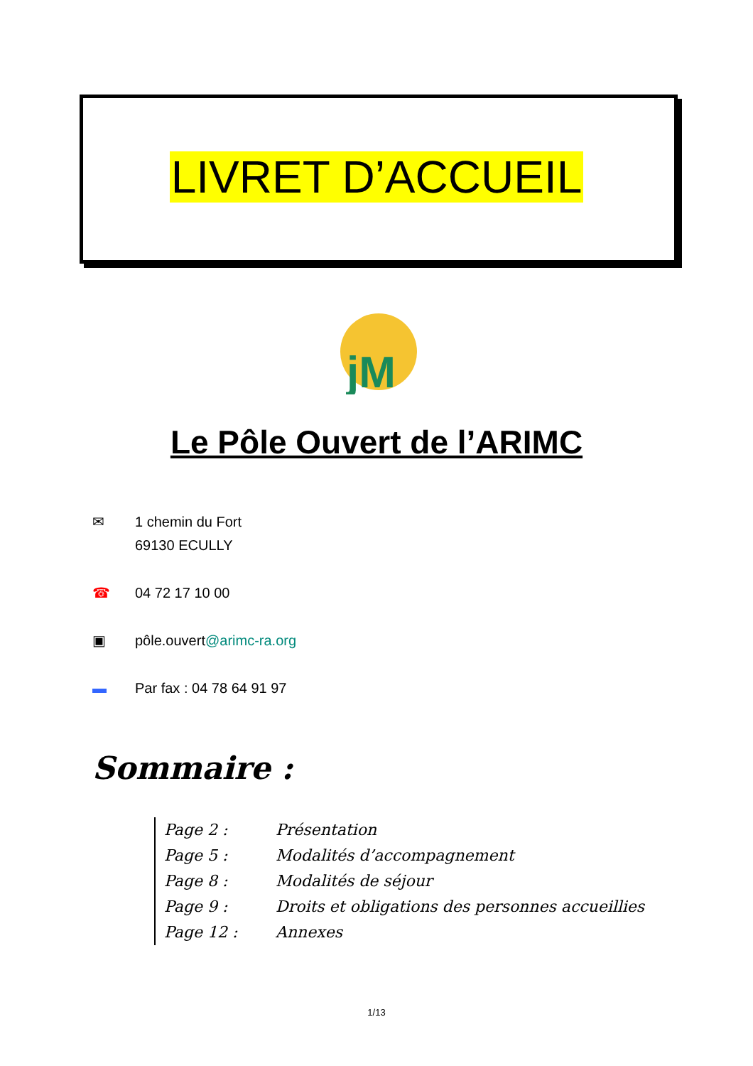LIVRET D’ACCUEIL
jM
Le Pôle Ouvert de l’ARIMC
✉ 1 chemin du Fort
69130 ECULLY
☎ 04 72 17 10 00
▣ pôle.ouvert@arimc-ra.org
▬ Par fax : 04 78 64 91 97
Sommaire :
Page 2 : Présentation
Page 5 : Modalités d’accompagnement
Page 8 : Modalités de séjour
Page 9 : Droits et obligations des personnes accueillies
Page 12 : Annexes
1/13